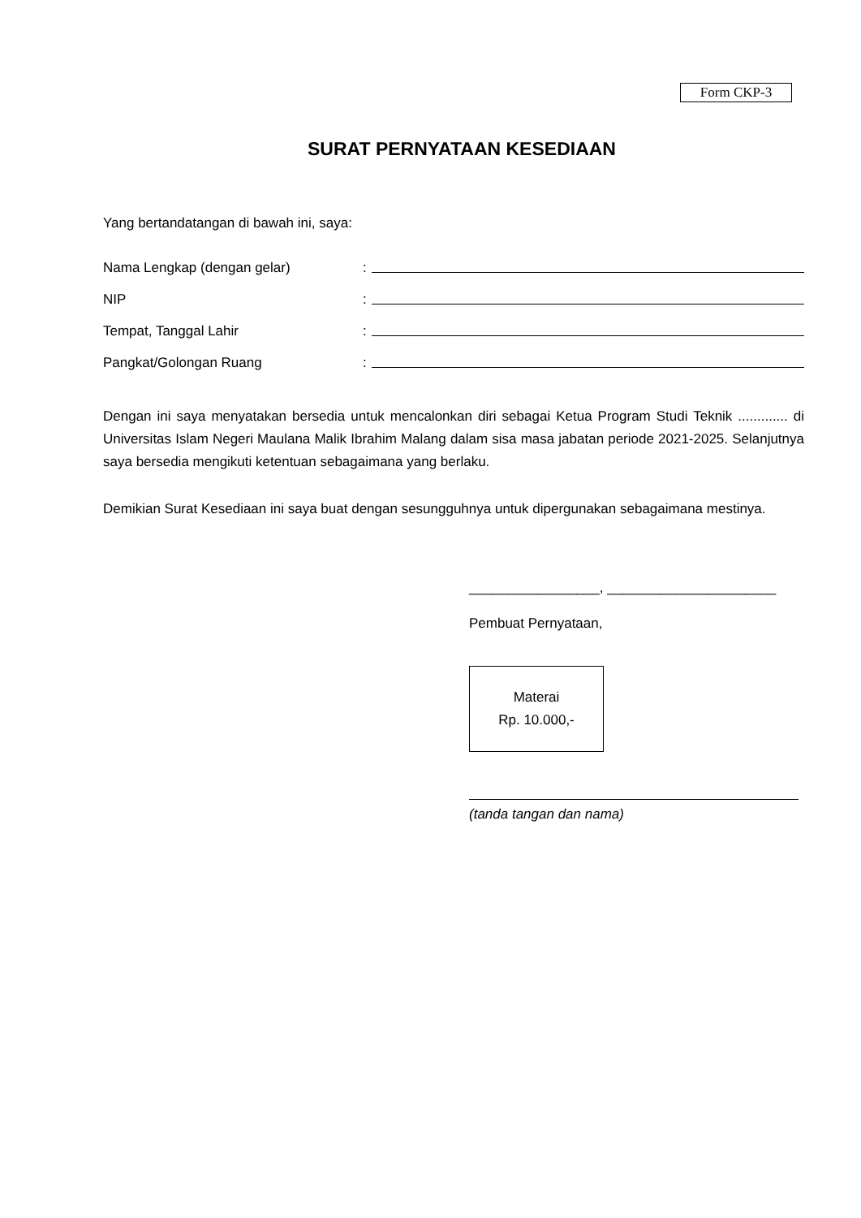Form CKP-3
SURAT PERNYATAAN KESEDIAAN
Yang bertandatangan di bawah ini, saya:
Nama Lengkap (dengan gelar):
NIP:
Tempat, Tanggal Lahir:
Pangkat/Golongan Ruang:
Dengan ini saya menyatakan bersedia untuk mencalonkan diri sebagai Ketua Program Studi Teknik ............. di Universitas Islam Negeri Maulana Malik Ibrahim Malang dalam sisa masa jabatan periode 2021-2025. Selanjutnya saya bersedia mengikuti ketentuan sebagaimana yang berlaku.
Demikian Surat Kesediaan ini saya buat dengan sesungguhnya untuk dipergunakan sebagaimana mestinya.
_________________, ______________________
Pembuat Pernyataan,
Materai
Rp. 10.000,-
(tanda tangan dan nama)